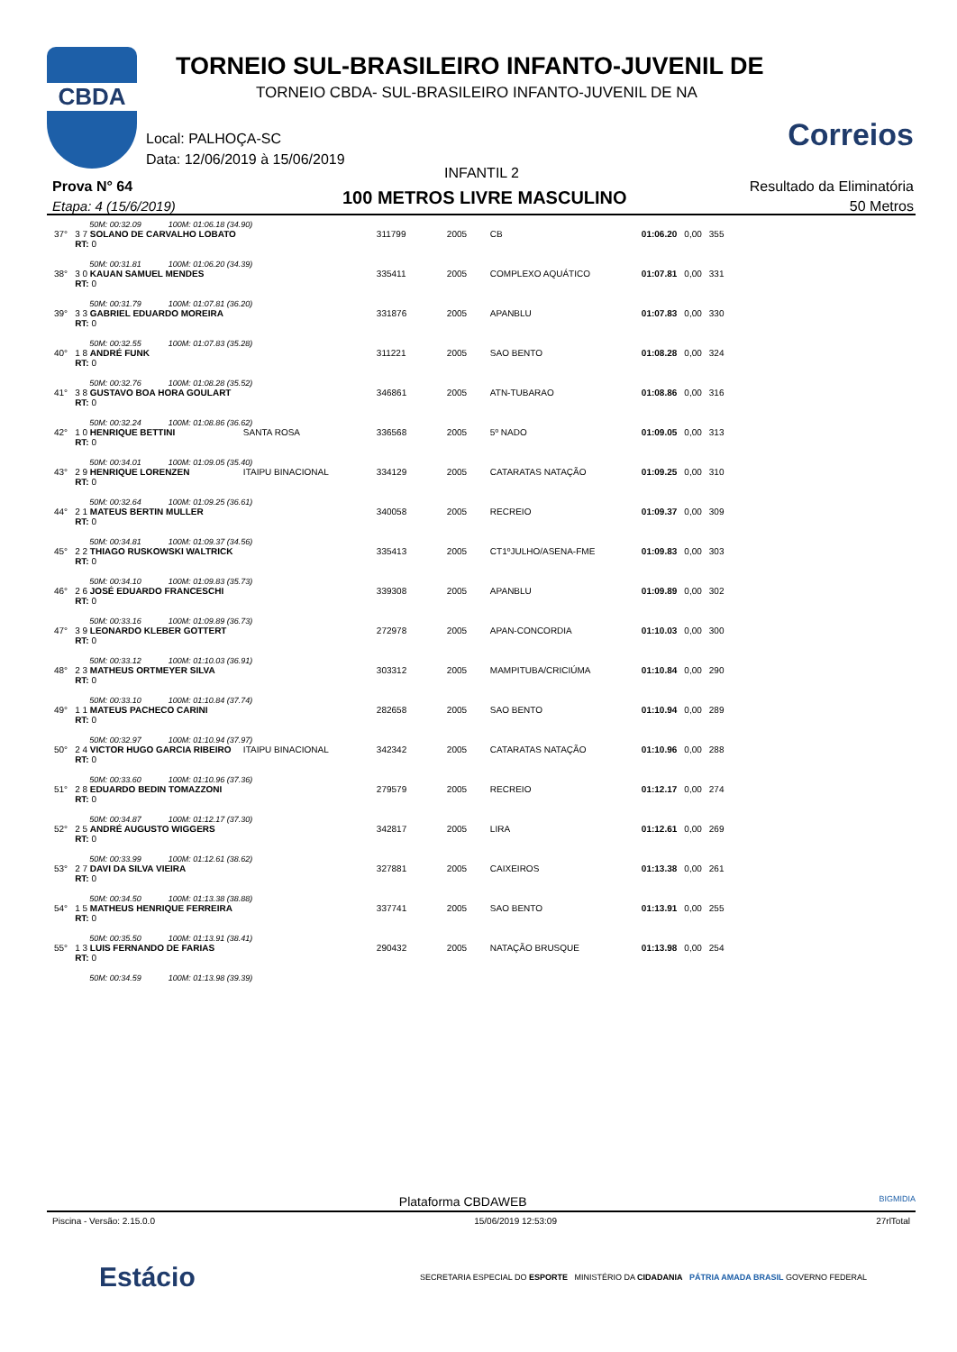CBDA
TORNEIO SUL-BRASILEIRO INFANTO-JUVENIL DE
TORNEIO CBDA- SUL-BRASILEIRO INFANTO-JUVENIL DE NA
Local: PALHOÇA-SC
Data: 12/06/2019 à 15/06/2019
Correios
INFANTIL 2
Prova N° 64
Etapa: 4 (15/6/2019) 100 METROS LIVRE MASCULINO
Resultado da Eliminatória
50 Metros
| | 50M: 00:32.09 100M: 01:06.18 (34.90) | | | | | | | |
| 37° | 3 7 SOLANO DE CARVALHO LOBATO RT: 0 | | 311799 | 2005 | CB | 01:06.20 | 0,00 | 355 |
| | 50M: 00:31.81 100M: 01:06.20 (34.39) | | | | | | | |
| 38° | 3 0 KAUAN SAMUEL MENDES RT: 0 | | 335411 | 2005 | COMPLEXO AQUÁTICO | 01:07.81 | 0,00 | 331 |
| | 50M: 00:31.79 100M: 01:07.81 (36.20) | | | | | | | |
| 39° | 3 3 GABRIEL EDUARDO MOREIRA RT: 0 | | 331876 | 2005 | APANBLU | 01:07.83 | 0,00 | 330 |
| | 50M: 00:32.55 100M: 01:07.83 (35.28) | | | | | | | |
| 40° | 1 8 ANDRÉ FUNK RT: 0 | | 311221 | 2005 | SAO BENTO | 01:08.28 | 0,00 | 324 |
| | 50M: 00:32.76 100M: 01:08.28 (35.52) | | | | | | | |
| 41° | 3 8 GUSTAVO BOA HORA GOULART RT: 0 | | 346861 | 2005 | ATN-TUBARAO | 01:08.86 | 0,00 | 316 |
| | 50M: 00:32.24 100M: 01:08.86 (36.62) | | | | | | | |
| 42° | 1 0 HENRIQUE BETTINI RT: 0 | SANTA ROSA | 336568 | 2005 | 5º NADO | 01:09.05 | 0,00 | 313 |
| | 50M: 00:34.01 100M: 01:09.05 (35.40) | | | | | | | |
| 43° | 2 9 HENRIQUE LORENZEN RT: 0 | ITAIPU BINACIONAL | 334129 | 2005 | CATARATAS NATAÇÃO | 01:09.25 | 0,00 | 310 |
| | 50M: 00:32.64 100M: 01:09.25 (36.61) | | | | | | | |
| 44° | 2 1 MATEUS BERTIN MULLER RT: 0 | | 340058 | 2005 | RECREIO | 01:09.37 | 0,00 | 309 |
| | 50M: 00:34.81 100M: 01:09.37 (34.56) | | | | | | | |
| 45° | 2 2 THIAGO RUSKOWSKI WALTRICK RT: 0 | | 335413 | 2005 | CT1ºJULHO/ASENA-FME | 01:09.83 | 0,00 | 303 |
| | 50M: 00:34.10 100M: 01:09.83 (35.73) | | | | | | | |
| 46° | 2 6 JOSÉ EDUARDO FRANCESCHI RT: 0 | | 339308 | 2005 | APANBLU | 01:09.89 | 0,00 | 302 |
| | 50M: 00:33.16 100M: 01:09.89 (36.73) | | | | | | | |
| 47° | 3 9 LEONARDO KLEBER GOTTERT RT: 0 | | 272978 | 2005 | APAN-CONCORDIA | 01:10.03 | 0,00 | 300 |
| | 50M: 00:33.12 100M: 01:10.03 (36.91) | | | | | | | |
| 48° | 2 3 MATHEUS ORTMEYER SILVA RT: 0 | | 303312 | 2005 | MAMPITUBA/CRICIÚMA | 01:10.84 | 0,00 | 290 |
| | 50M: 00:33.10 100M: 01:10.84 (37.74) | | | | | | | |
| 49° | 1 1 MATEUS PACHECO CARINI RT: 0 | | 282658 | 2005 | SAO BENTO | 01:10.94 | 0,00 | 289 |
| | 50M: 00:32.97 100M: 01:10.94 (37.97) | | | | | | | |
| 50° | 2 4 VICTOR HUGO GARCIA RIBEIRO RT: 0 | ITAIPU BINACIONAL | 342342 | 2005 | CATARATAS NATAÇÃO | 01:10.96 | 0,00 | 288 |
| | 50M: 00:33.60 100M: 01:10.96 (37.36) | | | | | | | |
| 51° | 2 8 EDUARDO BEDIN TOMAZZONI RT: 0 | | 279579 | 2005 | RECREIO | 01:12.17 | 0,00 | 274 |
| | 50M: 00:34.87 100M: 01:12.17 (37.30) | | | | | | | |
| 52° | 2 5 ANDRÉ AUGUSTO WIGGERS RT: 0 | | 342817 | 2005 | LIRA | 01:12.61 | 0,00 | 269 |
| | 50M: 00:33.99 100M: 01:12.61 (38.62) | | | | | | | |
| 53° | 2 7 DAVI DA SILVA VIEIRA RT: 0 | | 327881 | 2005 | CAIXEIROS | 01:13.38 | 0,00 | 261 |
| | 50M: 00:34.50 100M: 01:13.38 (38.88) | | | | | | | |
| 54° | 1 5 MATHEUS HENRIQUE FERREIRA RT: 0 | | 337741 | 2005 | SAO BENTO | 01:13.91 | 0,00 | 255 |
| | 50M: 00:35.50 100M: 01:13.91 (38.41) | | | | | | | |
| 55° | 1 3 LUIS FERNANDO DE FARIAS RT: 0 | | 290432 | 2005 | NATAÇÃO BRUSQUE | 01:13.98 | 0,00 | 254 |
| | 50M: 00:34.59 100M: 01:13.98 (39.39) | | | | | | | |
Plataforma CBDAWEB BIGMIDIA
Piscina - Versão: 2.15.0.0 15/06/2019 12:53:09 27rlTotal
Estácio SECRETARIA ESPECIAL DO ESPORTE MINISTÉRIO DA CIDADANIA PÁTRIA AMADA BRASIL GOVERNO FEDERAL